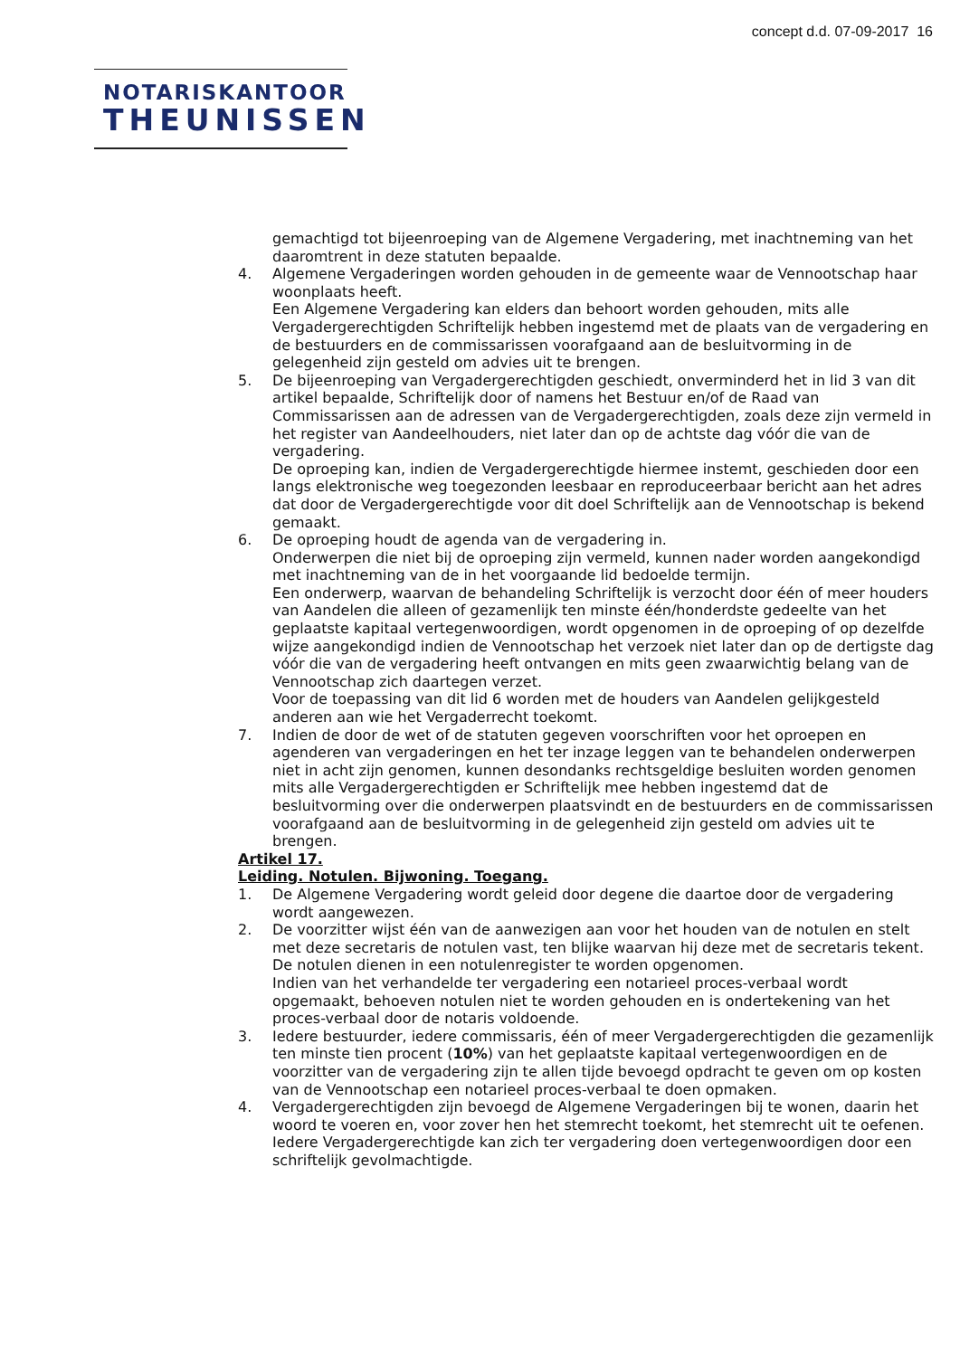concept d.d. 07-09-2017 16
NOTARISKANTOOR
THEUNISSEN
gemachtigd tot bijeenroeping van de Algemene Vergadering, met inachtneming van het daaromtrent in deze statuten bepaalde.
4. Algemene Vergaderingen worden gehouden in de gemeente waar de Vennootschap haar woonplaats heeft.
Een Algemene Vergadering kan elders dan behoort worden gehouden, mits alle Vergadergerechtigden Schriftelijk hebben ingestemd met de plaats van de vergadering en de bestuurders en de commissarissen voorafgaand aan de besluitvorming in de gelegenheid zijn gesteld om advies uit te brengen.
5. De bijeenroeping van Vergadergerechtigden geschiedt, onverminderd het in lid 3 van dit artikel bepaalde, Schriftelijk door of namens het Bestuur en/of de Raad van Commissarissen aan de adressen van de Vergadergerechtigden, zoals deze zijn vermeld in het register van Aandeelhouders, niet later dan op de achtste dag vóór die van de vergadering.
De oproeping kan, indien de Vergadergerechtigde hiermee instemt, geschieden door een langs elektronische weg toegezonden leesbaar en reproduceerbaar bericht aan het adres dat door de Vergadergerechtigde voor dit doel Schriftelijk aan de Vennootschap is bekend gemaakt.
6. De oproeping houdt de agenda van de vergadering in.
Onderwerpen die niet bij de oproeping zijn vermeld, kunnen nader worden aangekondigd met inachtneming van de in het voorgaande lid bedoelde termijn.
Een onderwerp, waarvan de behandeling Schriftelijk is verzocht door één of meer houders van Aandelen die alleen of gezamenlijk ten minste één/honderdste gedeelte van het geplaatste kapitaal vertegenwoordigen, wordt opgenomen in de oproeping of op dezelfde wijze aangekondigd indien de Vennootschap het verzoek niet later dan op de dertigste dag vóór die van de vergadering heeft ontvangen en mits geen zwaarwichtig belang van de Vennootschap zich daartegen verzet.
Voor de toepassing van dit lid 6 worden met de houders van Aandelen gelijkgesteld anderen aan wie het Vergaderrecht toekomt.
7. Indien de door de wet of de statuten gegeven voorschriften voor het oproepen en agenderen van vergaderingen en het ter inzage leggen van te behandelen onderwerpen niet in acht zijn genomen, kunnen desondanks rechtsgeldige besluiten worden genomen mits alle Vergadergerechtigden er Schriftelijk mee hebben ingestemd dat de besluitvorming over die onderwerpen plaatsvindt en de bestuurders en de commissarissen voorafgaand aan de besluitvorming in de gelegenheid zijn gesteld om advies uit te brengen.
Artikel 17.
Leiding. Notulen. Bijwoning. Toegang.
1. De Algemene Vergadering wordt geleid door degene die daartoe door de vergadering wordt aangewezen.
2. De voorzitter wijst één van de aanwezigen aan voor het houden van de notulen en stelt met deze secretaris de notulen vast, ten blijke waarvan hij deze met de secretaris tekent.
De notulen dienen in een notulenregister te worden opgenomen.
Indien van het verhandelde ter vergadering een notarieel proces-verbaal wordt opgemaakt, behoeven notulen niet te worden gehouden en is ondertekening van het proces-verbaal door de notaris voldoende.
3. Iedere bestuurder, iedere commissaris, één of meer Vergadergerechtigden die gezamenlijk ten minste tien procent (10%) van het geplaatste kapitaal vertegenwoordigen en de voorzitter van de vergadering zijn te allen tijde bevoegd opdracht te geven om op kosten van de Vennootschap een notarieel proces-verbaal te doen opmaken.
4. Vergadergerechtigden zijn bevoegd de Algemene Vergaderingen bij te wonen, daarin het woord te voeren en, voor zover hen het stemrecht toekomt, het stemrecht uit te oefenen.
Iedere Vergadergerechtigde kan zich ter vergadering doen vertegenwoordigen door een schriftelijk gevolmachtigde.